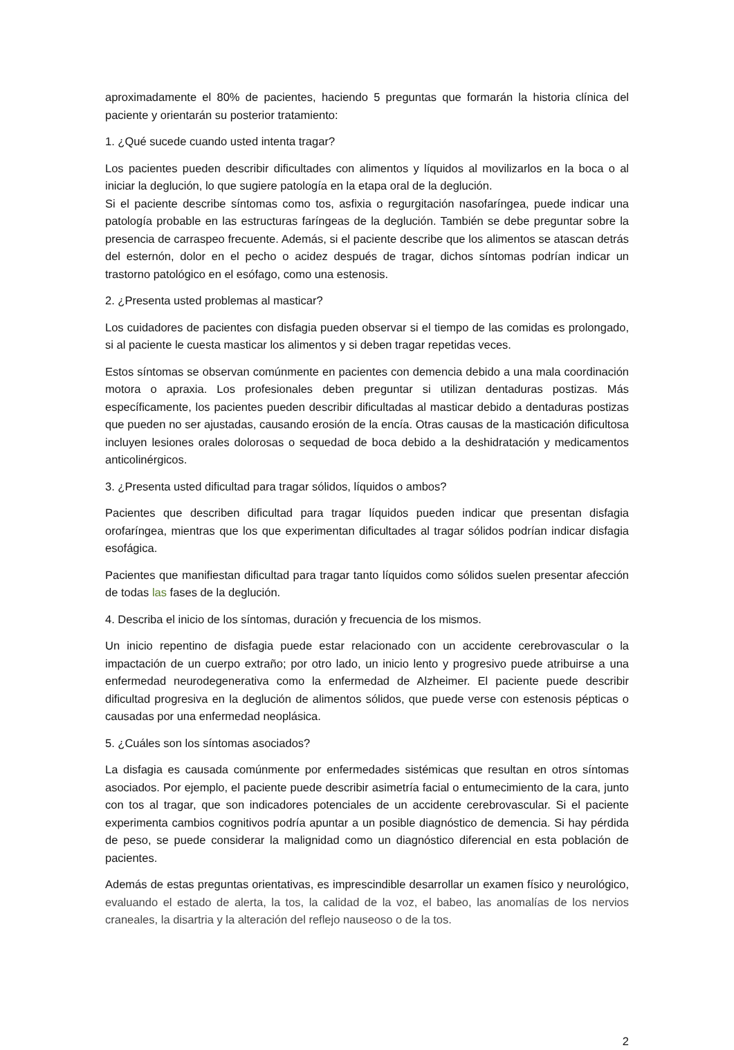aproximadamente el 80% de pacientes, haciendo 5 preguntas que formarán la historia clínica del paciente y orientarán su posterior tratamiento:
1. ¿Qué sucede cuando usted intenta tragar?
Los pacientes pueden describir dificultades con alimentos y líquidos al movilizarlos en la boca o al iniciar la deglución, lo que sugiere patología en la etapa oral de la deglución.
Si el paciente describe síntomas como tos, asfixia o regurgitación nasofaríngea, puede indicar una patología probable en las estructuras faríngeas de la deglución. También se debe preguntar sobre la presencia de carraspeo frecuente. Además, si el paciente describe que los alimentos se atascan detrás del esternón, dolor en el pecho o acidez después de tragar, dichos síntomas podrían indicar un trastorno patológico en el esófago, como una estenosis.
2. ¿Presenta usted problemas al masticar?
Los cuidadores de pacientes con disfagia pueden observar si el tiempo de las comidas es prolongado, si al paciente le cuesta masticar los alimentos y si deben tragar repetidas veces.
Estos síntomas se observan comúnmente en pacientes con demencia debido a una mala coordinación motora o apraxia. Los profesionales deben preguntar si utilizan dentaduras postizas. Más específicamente, los pacientes pueden describir dificultadas al masticar debido a dentaduras postizas que pueden no ser ajustadas, causando erosión de la encía. Otras causas de la masticación dificultosa incluyen lesiones orales dolorosas o sequedad de boca debido a la deshidratación y medicamentos anticolinérgicos.
3. ¿Presenta usted dificultad para tragar sólidos, líquidos o ambos?
Pacientes que describen dificultad para tragar líquidos pueden indicar que presentan disfagia orofaríngea, mientras que los que experimentan dificultades al tragar sólidos podrían indicar disfagia esofágica.
Pacientes que manifiestan dificultad para tragar tanto líquidos como sólidos suelen presentar afección de todas las fases de la deglución.
4. Describa el inicio de los síntomas, duración y frecuencia de los mismos.
Un inicio repentino de disfagia puede estar relacionado con un accidente cerebrovascular o la impactación de un cuerpo extraño; por otro lado, un inicio lento y progresivo puede atribuirse a una enfermedad neurodegenerativa como la enfermedad de Alzheimer. El paciente puede describir dificultad progresiva en la deglución de alimentos sólidos, que puede verse con estenosis pépticas o causadas por una enfermedad neoplásica.
5. ¿Cuáles son los síntomas asociados?
La disfagia es causada comúnmente por enfermedades sistémicas que resultan en otros síntomas asociados. Por ejemplo, el paciente puede describir asimetría facial o entumecimiento de la cara, junto con tos al tragar, que son indicadores potenciales de un accidente cerebrovascular. Si el paciente experimenta cambios cognitivos podría apuntar a un posible diagnóstico de demencia. Si hay pérdida de peso, se puede considerar la malignidad como un diagnóstico diferencial en esta población de pacientes.
Además de estas preguntas orientativas, es imprescindible desarrollar un examen físico y neurológico, evaluando el estado de alerta, la tos, la calidad de la voz, el babeo, las anomalías de los nervios craneales, la disartria y la alteración del reflejo nauseoso o de la tos.
2